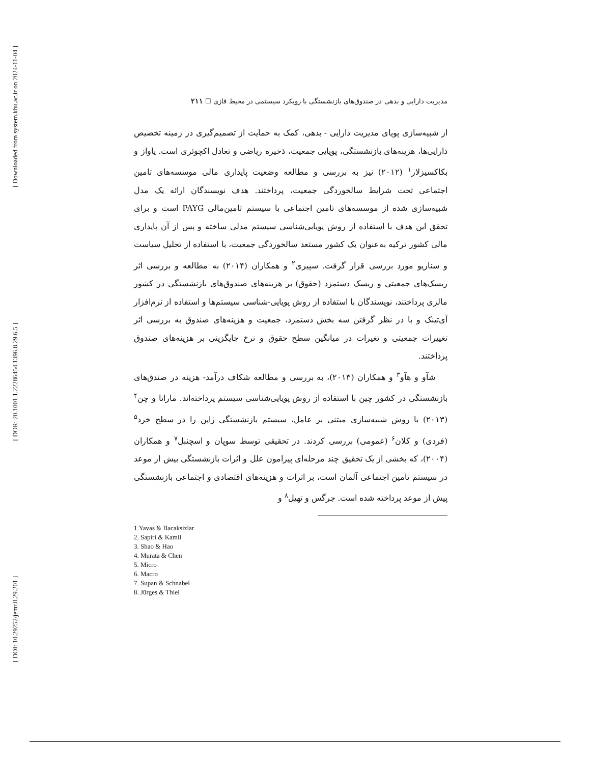[ Downloaded from system.khu.ac.ir on 2024-11-04 ]
[ DOR: 20.1001.1.22286454.1396.8.29.6.5 ]
[ DOI: 10.29252/jemr.8.29.201 ]
مدیریت دارایی و بدهی در صندوق‌های بازنشستگی با رویکرد سیستمی در محیط فازی ☐ ۲۱۱
از شبیه‌سازی پویای مدیریت دارایی - بدهی، کمک به حمایت از تصمیم‌گیری در زمینه تخصیص دارایی‌ها، هزینه‌های بازنشستگی، پویایی جمعیت، ذخیره ریاضی و تعادل اکچوئری است. یاواز و بکاکسیزلار<sup>۱</sup> (۲۰۱۲) نیز به بررسی و مطالعه وضعیت پایداری مالی موسسه‌های تامین اجتماعی تحت شرایط سالخوردگی جمعیت، پرداختند. هدف نویسندگان ارائه یک مدل شبیه‌سازی شده از موسسه‌های تامین اجتماعی با سیستم تامین‌مالی PAYG است و برای تحقق این هدف با استفاده از روش پویایی‌شناسی سیستم مدلی ساخته و پس از آن پایداری مالی کشور ترکیه به‌عنوان یک کشور مستعد سالخوردگی جمعیت، با استفاده از تحلیل سیاست و سناریو مورد بررسی قرار گرفت. سپیری<sup>۲</sup> و همکاران (۲۰۱۴) به مطالعه و بررسی اثر ریسک‌های جمعیتی و ریسک دستمزد (حقوق) بر هزینه‌های صندوق‌های بازنشستگی در کشور مالزی پرداختند، نویسندگان با استفاده از روش پویایی-شناسی سیستم‌ها و استفاده از نرم‌افزار آی‌تینک و با در نظر گرفتن سه بخش دستمزد، جمعیت و هزینه‌های صندوق به بررسی اثر تغییرات جمعیتی و تغیرات در میانگین سطح حقوق و نرخ جایگزینی بر هزینه‌های صندوق پرداختند.
شآو و هآو<sup>۳</sup> و همکاران (۲۰۱۳)، به بررسی و مطالعه شکاف درآمد- هزینه در صندق‌های بازنشستگی در کشور چین با استفاده از روش پویایی‌شناسی سیستم پرداخته‌اند. ماراتا و چن<sup>۴</sup> (۲۰۱۳) با روش شبیه‌سازی مبتنی بر عامل، سیستم بازنشستگی ژاپن را در سطح خرد<sup>۵</sup> (فردی) و کلان<sup>۶</sup> (عمومی) بررسی کردند. در تحقیقی توسط سوپان و اسچنبل<sup>۷</sup> و همکاران (۲۰۰۴)، که بخشی از یک تحقیق چند مرحله‌ای پیرامون علل و اثرات بازنشستگی بیش از موعد در سیستم تامین اجتماعی آلمان است، بر اثرات و هزینه‌های اقتصادی و اجتماعی بازنشستگی پیش از موعد پرداخته شده است. جرگس و تهیل<sup>۸</sup> و
1.Yavas & Bacaksizlar
2. Sapiri & Kamil
3. Shao & Hao
4. Murata & Chen
5. Micro
6. Macro
7. Supan & Schnabel
8. Jürges & Thiel